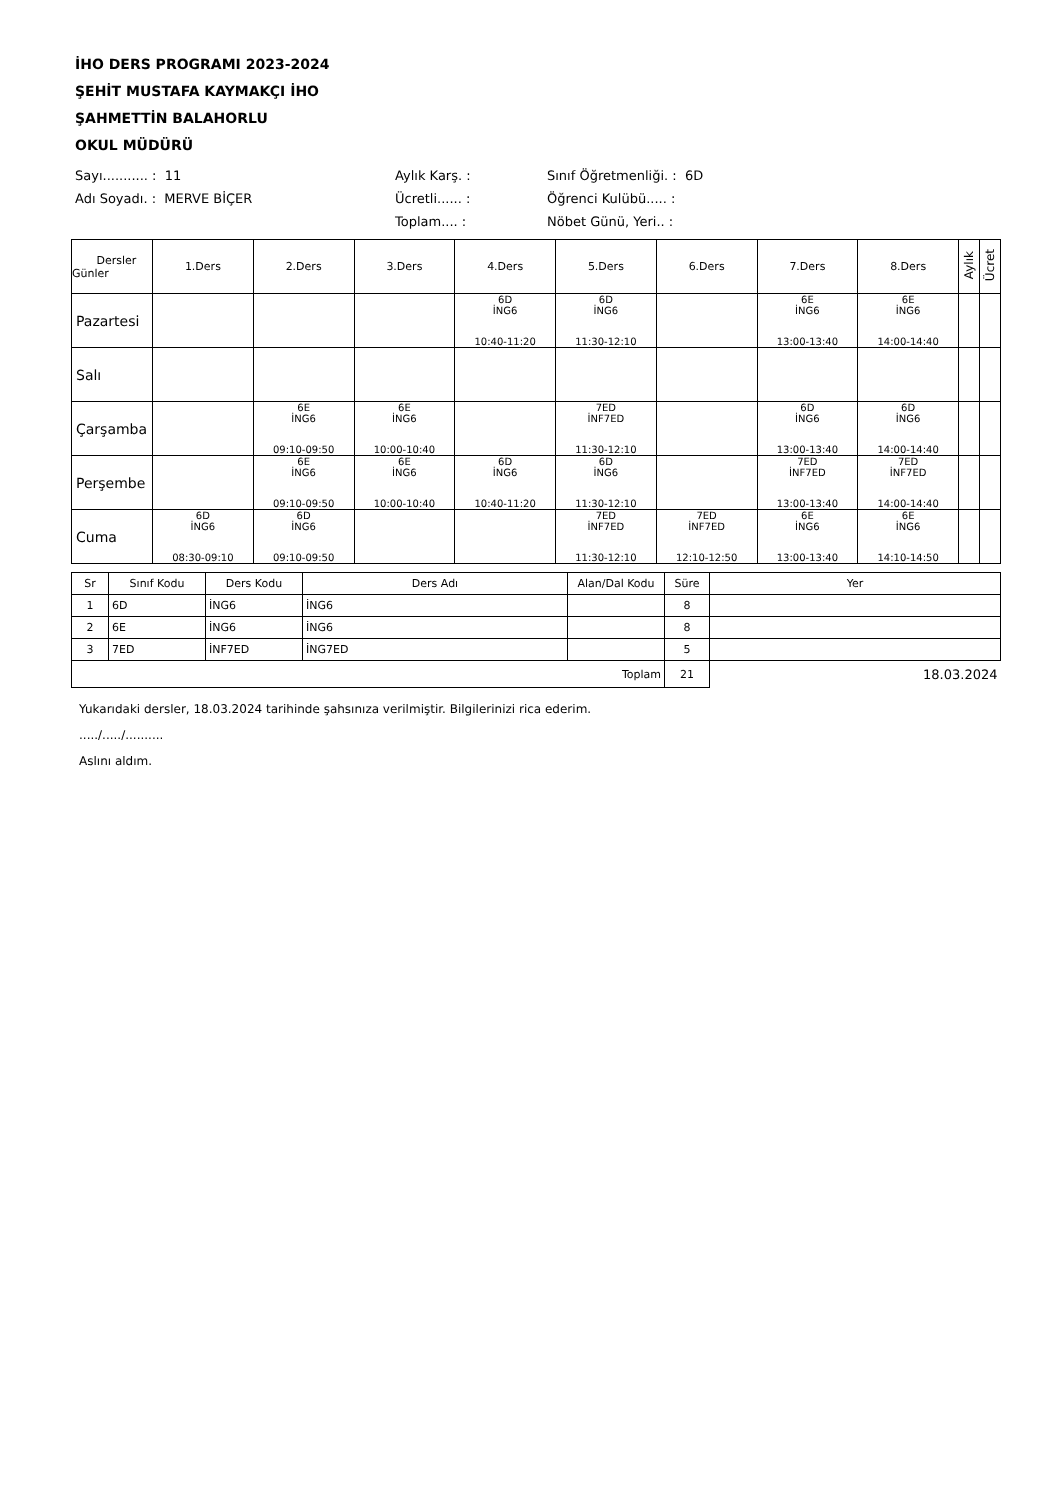İHO DERS PROGRAMI 2023-2024
ŞEHİT MUSTAFA KAYMAKÇI İHO
ŞAHMETTİN BALAHORLU
OKUL MÜDÜRÜ
Sayı........... : 11
Aylık Karş. :
Sınıf Öğretmenliği. : 6D
Adı Soyadı. : MERVE BİÇER
Ücretli...... :
Öğrenci Kulübü..... :
Toplam.... :
Nöbet Günü, Yeri.. :
| Dersler Günler | 1.Ders | 2.Ders | 3.Ders | 4.Ders | 5.Ders | 6.Ders | 7.Ders | 8.Ders | Aylık | Ücret |
| --- | --- | --- | --- | --- | --- | --- | --- | --- | --- | --- |
| Pazartesi | | | | 6D İNG6 10:40-11:20 | 6D İNG6 11:30-12:10 | | 6E İNG6 13:00-13:40 | 6E İNG6 14:00-14:40 | | |
| Salı | | | | | | | | | | |
| Çarşamba | | 6E İNG6 09:10-09:50 | 6E İNG6 10:00-10:40 | | 7ED İNF7ED 11:30-12:10 | | 6D İNG6 13:00-13:40 | 6D İNG6 14:00-14:40 | | |
| Perşembe | | 6E İNG6 09:10-09:50 | 6E İNG6 10:00-10:40 | 6D İNG6 10:40-11:20 | 6D İNG6 11:30-12:10 | | 7ED İNF7ED 13:00-13:40 | 7ED İNF7ED 14:00-14:40 | | |
| Cuma | 6D İNG6 08:30-09:10 | 6D İNG6 09:10-09:50 | | | 7ED İNF7ED 11:30-12:10 | 7ED İNF7ED 12:10-12:50 | 6E İNG6 13:00-13:40 | 6E İNG6 14:10-14:50 | | |
| Sr | Sınıf Kodu | Ders Kodu | Ders Adı | Alan/Dal Kodu | Süre | Yer |
| --- | --- | --- | --- | --- | --- | --- |
| 1 | 6D | İNG6 | İNG6 | | 8 | |
| 2 | 6E | İNG6 | İNG6 | | 8 | |
| 3 | 7ED | İNF7ED | İNG7ED | | 5 | |
| Toplam | | | | | 21 | 18.03.2024 |
Yukarıdaki dersler, 18.03.2024 tarihinde şahsınıza verilmiştir. Bilgilerinizi rica ederim.
...../...../..........
Aslını aldım.